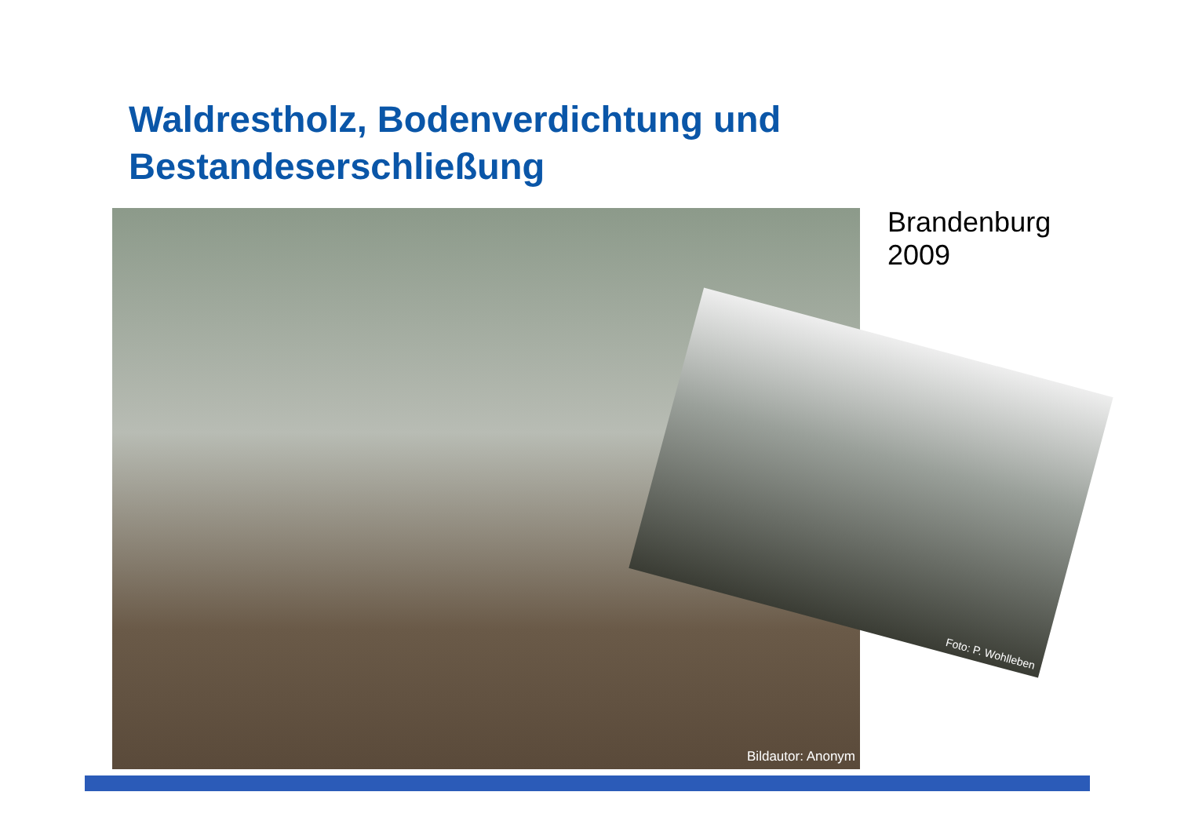Waldrestholz, Bodenverdichtung und
Bestandeserschließung
Brandenburg
2009
Bildautor: Anonym
Foto: P. Wohlleben